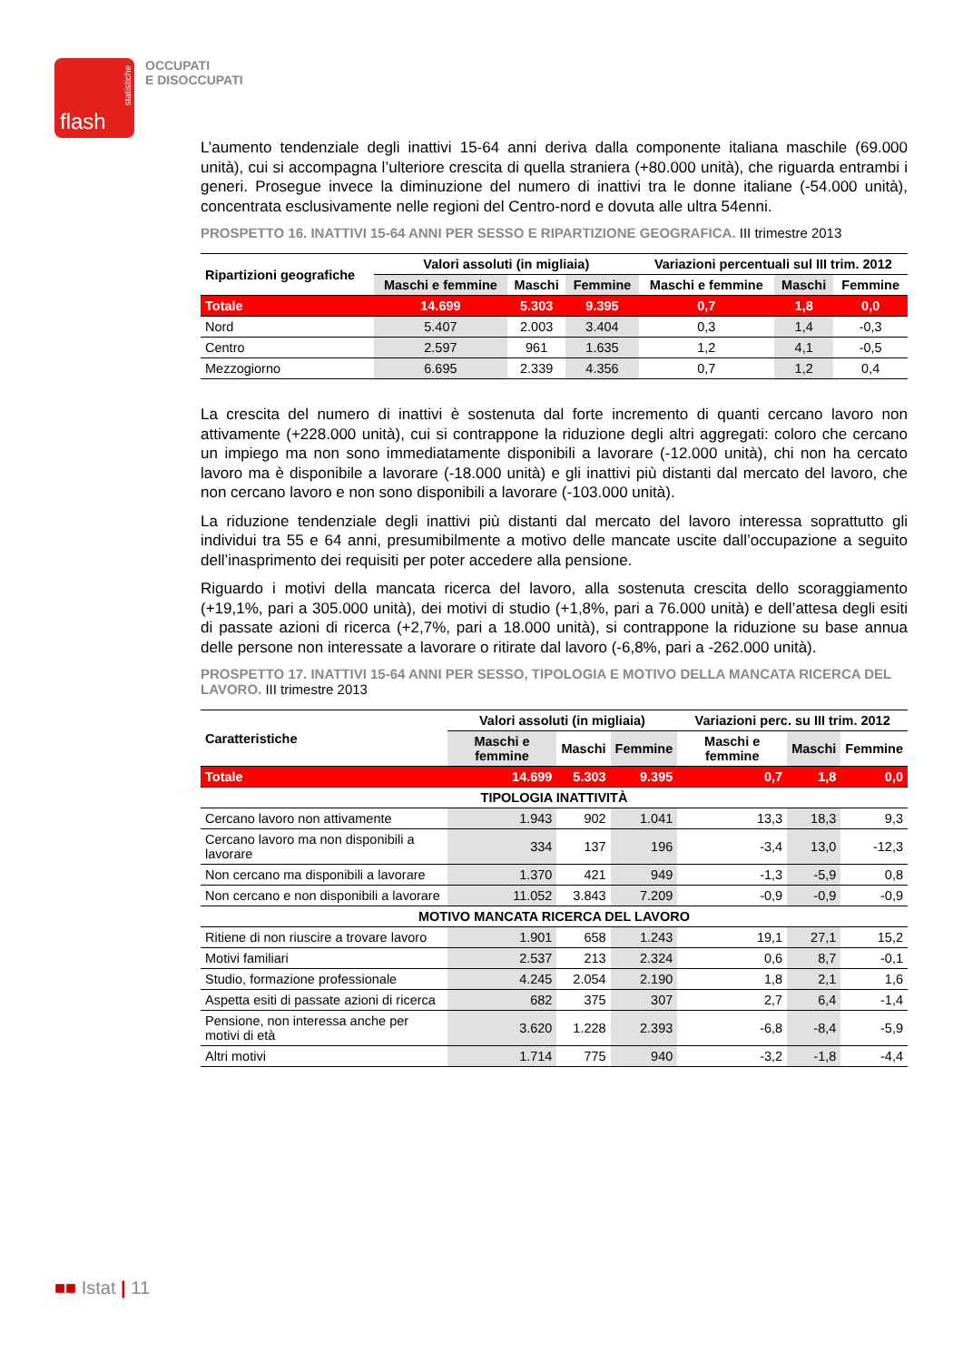flash
statistiche
OCCUPATI
E DISOCCUPATI
L’aumento tendenziale degli inattivi 15-64 anni deriva dalla componente italiana maschile (69.000 unità), cui si accompagna l’ulteriore crescita di quella straniera (+80.000 unità), che riguarda entrambi i generi. Prosegue invece la diminuzione del numero di inattivi tra le donne italiane (-54.000 unità), concentrata esclusivamente nelle regioni del Centro-nord e dovuta alle ultra 54enni.
PROSPETTO 16. INATTIVI 15-64 ANNI PER SESSO E RIPARTIZIONE GEOGRAFICA. III trimestre 2013
| Ripartizioni geografiche | Valori assoluti (in migliaia) | | | Variazioni percentuali sul III trim. 2012 | | |
| --- | --- | --- | --- | --- | --- | --- |
| | Maschi e femmine | Maschi | Femmine | Maschi e femmine | Maschi | Femmine |
| Totale | 14.699 | 5.303 | 9.395 | 0,7 | 1,8 | 0,0 |
| Nord | 5.407 | 2.003 | 3.404 | 0,3 | 1,4 | -0,3 |
| Centro | 2.597 | 961 | 1.635 | 1,2 | 4,1 | -0,5 |
| Mezzogiorno | 6.695 | 2.339 | 4.356 | 0,7 | 1,2 | 0,4 |
La crescita del numero di inattivi è sostenuta dal forte incremento di quanti cercano lavoro non attivamente (+228.000 unità), cui si contrappone la riduzione degli altri aggregati: coloro che cercano un impiego ma non sono immediatamente disponibili a lavorare (-12.000 unità), chi non ha cercato lavoro ma è disponibile a lavorare (-18.000 unità) e gli inattivi più distanti dal mercato del lavoro, che non cercano lavoro e non sono disponibili a lavorare (-103.000 unità).
La riduzione tendenziale degli inattivi più distanti dal mercato del lavoro interessa soprattutto gli individui tra 55 e 64 anni, presumibilmente a motivo delle mancate uscite dall’occupazione a seguito dell’inasprimento dei requisiti per poter accedere alla pensione.
Riguardo i motivi della mancata ricerca del lavoro, alla sostenuta crescita dello scoraggiamento (+19,1%, pari a 305.000 unità), dei motivi di studio (+1,8%, pari a 76.000 unità) e dell’attesa degli esiti di passate azioni di ricerca (+2,7%, pari a 18.000 unità), si contrappone la riduzione su base annua delle persone non interessate a lavorare o ritirate dal lavoro (-6,8%, pari a -262.000 unità).
PROSPETTO 17. INATTIVI 15-64 ANNI PER SESSO, TIPOLOGIA E MOTIVO DELLA MANCATA RICERCA DEL LAVORO. III trimestre 2013
| Caratteristiche | Valori assoluti (in migliaia) | | | Variazioni perc. su III trim. 2012 | | |
| --- | --- | --- | --- | --- | --- | --- |
| | Maschi e femmine | Maschi | Femmine | Maschi e femmine | Maschi | Femmine |
| Totale | 14.699 | 5.303 | 9.395 | 0,7 | 1,8 | 0,0 |
| TIPOLOGIA INATTIVITÀ | | | | | | |
| Cercano lavoro non attivamente | 1.943 | 902 | 1.041 | 13,3 | 18,3 | 9,3 |
| Cercano lavoro ma non disponibili a lavorare | 334 | 137 | 196 | -3,4 | 13,0 | -12,3 |
| Non cercano ma disponibili a lavorare | 1.370 | 421 | 949 | -1,3 | -5,9 | 0,8 |
| Non cercano e non disponibili a lavorare | 11.052 | 3.843 | 7.209 | -0,9 | -0,9 | -0,9 |
| MOTIVO MANCATA RICERCA DEL LAVORO | | | | | | |
| Ritiene di non riuscire a trovare lavoro | 1.901 | 658 | 1.243 | 19,1 | 27,1 | 15,2 |
| Motivi familiari | 2.537 | 213 | 2.324 | 0,6 | 8,7 | -0,1 |
| Studio, formazione professionale | 4.245 | 2.054 | 2.190 | 1,8 | 2,1 | 1,6 |
| Aspetta esiti di passate azioni di ricerca | 682 | 375 | 307 | 2,7 | 6,4 | -1,4 |
| Pensione, non interessa anche per motivi di età | 3.620 | 1.228 | 2.393 | -6,8 | -8,4 | -5,9 |
| Altri motivi | 1.714 | 775 | 940 | -3,2 | -1,8 | -4,4 |
■■ Istat | 11